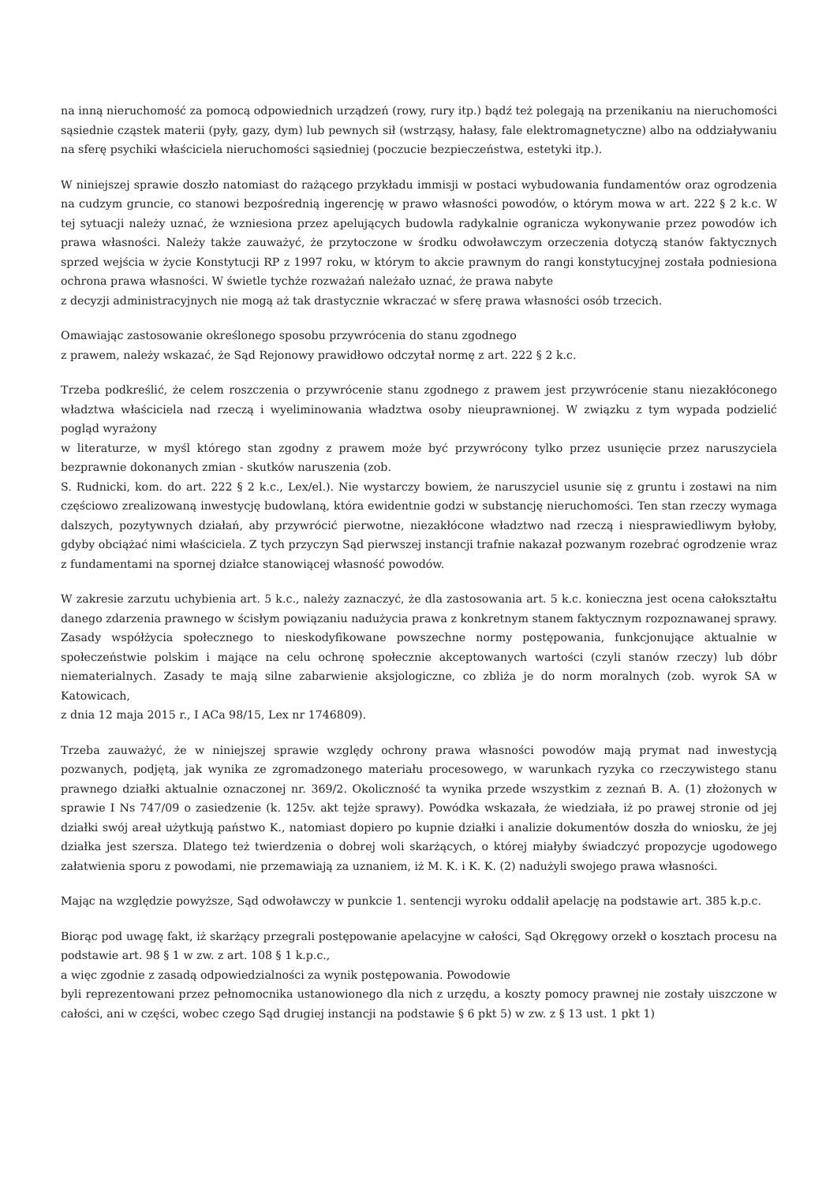na inną nieruchomość za pomocą odpowiednich urządzeń (rowy, rury itp.) bądź też polegają na przenikaniu na nieruchomości sąsiednie cząstek materii (pyły, gazy, dym) lub pewnych sił (wstrząsy, hałasy, fale elektromagnetyczne) albo na oddziaływaniu na sferę psychiki właściciela nieruchomości sąsiedniej (poczucie bezpieczeństwa, estetyki itp.).
W niniejszej sprawie doszło natomiast do rażącego przykładu immisji w postaci wybudowania fundamentów oraz ogrodzenia na cudzym gruncie, co stanowi bezpośrednią ingerencję w prawo własności powodów, o którym mowa w art. 222 § 2 k.c. W tej sytuacji należy uznać, że wzniesiona przez apelujących budowla radykalnie ogranicza wykonywanie przez powodów ich prawa własności. Należy także zauważyć, że przytoczone w środku odwoławczym orzeczenia dotyczą stanów faktycznych sprzed wejścia w życie Konstytucji RP z 1997 roku, w którym to akcie prawnym do rangi konstytucyjnej została podniesiona ochrona prawa własności. W świetle tychże rozważań należało uznać, że prawa nabyte
z decyzji administracyjnych nie mogą aż tak drastycznie wkraczać w sferę prawa własności osób trzecich.
Omawiając zastosowanie określonego sposobu przywrócenia do stanu zgodnego
z prawem, należy wskazać, że Sąd Rejonowy prawidłowo odczytał normę z art. 222 § 2 k.c.
Trzeba podkreślić, że celem roszczenia o przywrócenie stanu zgodnego z prawem jest przywrócenie stanu niezakłóconego władztwa właściciela nad rzeczą i wyeliminowania władztwa osoby nieuprawnionej. W związku z tym wypada podzielić pogląd wyrażony
w literaturze, w myśl którego stan zgodny z prawem może być przywrócony tylko przez usunięcie przez naruszyciela bezprawnie dokonanych zmian - skutków naruszenia (zob.
S. Rudnicki, kom. do art. 222 § 2 k.c., Lex/el.). Nie wystarczy bowiem, że naruszyciel usunie się z gruntu i zostawi na nim częściowo zrealizowaną inwestycję budowlaną, która ewidentnie godzi w substancję nieruchomości. Ten stan rzeczy wymaga dalszych, pozytywnych działań, aby przywrócić pierwotne, niezakłócone władztwo nad rzeczą i niesprawiedliwym byłoby, gdyby obciążać nimi właściciela. Z tych przyczyn Sąd pierwszej instancji trafnie nakazał pozwanym rozebrać ogrodzenie wraz z fundamentami na spornej działce stanowiącej własność powodów.
W zakresie zarzutu uchybienia art. 5 k.c., należy zaznaczyć, że dla zastosowania art. 5 k.c. konieczna jest ocena całokształtu danego zdarzenia prawnego w ścisłym powiązaniu nadużycia prawa z konkretnym stanem faktycznym rozpoznawanej sprawy. Zasady współżycia społecznego to nieskodyfikowane powszechne normy postępowania, funkcjonujące aktualnie w społeczeństwie polskim i mające na celu ochronę społecznie akceptowanych wartości (czyli stanów rzeczy) lub dóbr niematerialnych. Zasady te mają silne zabarwienie aksjologiczne, co zbliża je do norm moralnych (zob. wyrok SA w Katowicach,
z dnia 12 maja 2015 r., I ACa 98/15, Lex nr 1746809).
Trzeba zauważyć, że w niniejszej sprawie względy ochrony prawa własności powodów mają prymat nad inwestycją pozwanych, podjętą, jak wynika ze zgromadzonego materiału procesowego, w warunkach ryzyka co rzeczywistego stanu prawnego działki aktualnie oznaczonej nr. 369/2. Okoliczność ta wynika przede wszystkim z zeznań B. A. (1) złożonych w sprawie I Ns 747/09 o zasiedzenie (k. 125v. akt tejże sprawy). Powódka wskazała, że wiedziała, iż po prawej stronie od jej działki swój areał użytkują państwo K., natomiast dopiero po kupnie działki i analizie dokumentów doszła do wniosku, że jej działka jest szersza. Dlatego też twierdzenia o dobrej woli skarżących, o której miałyby świadczyć propozycje ugodowego załatwienia sporu z powodami, nie przemawiają za uznaniem, iż M. K. i K. K. (2) nadużyli swojego prawa własności.
Mając na względzie powyższe, Sąd odwoławczy w punkcie 1. sentencji wyroku oddalił apelację na podstawie art. 385 k.p.c.
Biorąc pod uwagę fakt, iż skarżący przegrali postępowanie apelacyjne w całości, Sąd Okręgowy orzekł o kosztach procesu na podstawie art. 98 § 1 w zw. z art. 108 § 1 k.p.c.,
a więc zgodnie z zasadą odpowiedzialności za wynik postępowania. Powodowie
byli reprezentowani przez pełnomocnika ustanowionego dla nich z urzędu, a koszty pomocy prawnej nie zostały uiszczone w całości, ani w części, wobec czego Sąd drugiej instancji na podstawie § 6 pkt 5) w zw. z § 13 ust. 1 pkt 1)